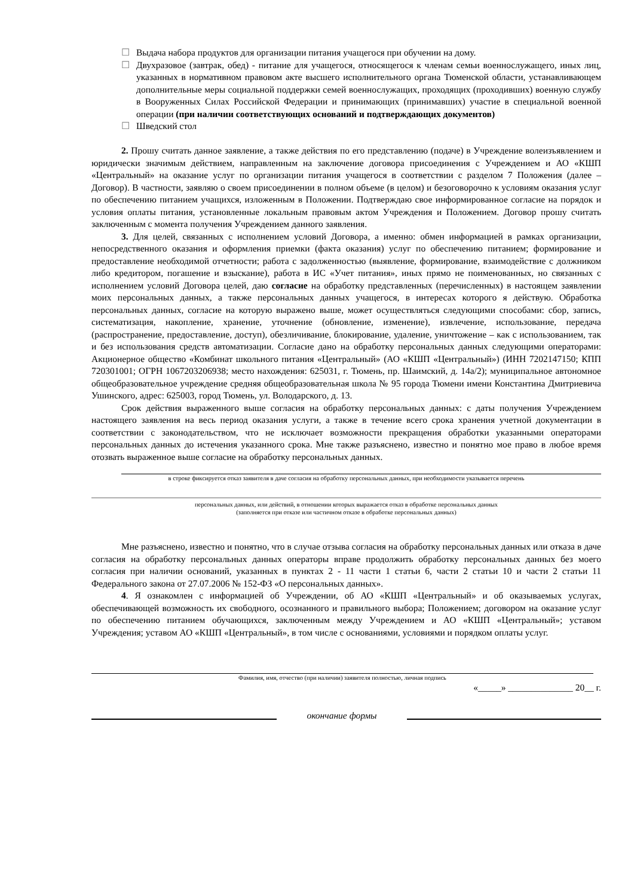☐ Выдача набора продуктов для организации питания учащегося при обучении на дому.
☐ Двухразовое (завтрак, обед) - питание для учащегося, относящегося к членам семьи военнослужащего, иных лиц, указанных в нормативном правовом акте высшего исполнительного органа Тюменской области, устанавливающем дополнительные меры социальной поддержки семей военнослужащих, проходящих (проходивших) военную службу в Вооруженных Силах Российской Федерации и принимающих (принимавших) участие в специальной военной операции (при наличии соответствующих оснований и подтверждающих документов)
☐ Шведский стол
2. Прошу считать данное заявление, а также действия по его представлению (подаче) в Учреждение волеизъявлением и юридически значимым действием, направленным на заключение договора присоединения с Учреждением и АО «КШП «Центральный» на оказание услуг по организации питания учащегося в соответствии с разделом 7 Положения (далее – Договор). В частности, заявляю о своем присоединении в полном объеме (в целом) и безоговорочно к условиям оказания услуг по обеспечению питанием учащихся, изложенным в Положении. Подтверждаю свое информированное согласие на порядок и условия оплаты питания, установленные локальным правовым актом Учреждения и Положением. Договор прошу считать заключенным с момента получения Учреждением данного заявления.
3. Для целей, связанных с исполнением условий Договора, а именно: обмен информацией в рамках организации, непосредственного оказания и оформления приемки (факта оказания) услуг по обеспечению питанием; формирование и предоставление необходимой отчетности; работа с задолженностью (выявление, формирование, взаимодействие с должником либо кредитором, погашение и взыскание), работа в ИС «Учет питания», иных прямо не поименованных, но связанных с исполнением условий Договора целей, даю согласие на обработку представленных (перечисленных) в настоящем заявлении моих персональных данных, а также персональных данных учащегося, в интересах которого я действую. Обработка персональных данных, согласие на которую выражено выше, может осуществляться следующими способами: сбор, запись, систематизация, накопление, хранение, уточнение (обновление, изменение), извлечение, использование, передача (распространение, предоставление, доступ), обезличивание, блокирование, удаление, уничтожение – как с использованием, так и без использования средств автоматизации. Согласие дано на обработку персональных данных следующими операторами: Акционерное общество «Комбинат школьного питания «Центральный» (АО «КШП «Центральный») (ИНН 7202147150; КПП 720301001; ОГРН 1067203206938; место нахождения: 625031, г. Тюмень, пр. Шаимский, д. 14а/2); муниципальное автономное общеобразовательное учреждение средняя общеобразовательная школа № 95 города Тюмени имени Константина Дмитриевича Ушинского, адрес: 625003, город Тюмень, ул. Володарского, д. 13.
Срок действия выраженного выше согласия на обработку персональных данных: с даты получения Учреждением настоящего заявления на весь период оказания услуги, а также в течение всего срока хранения учетной документации в соответствии с законодательством, что не исключает возможности прекращения обработки указанными операторами персональных данных до истечения указанного срока. Мне также разъяснено, известно и понятно мое право в любое время отозвать выраженное выше согласие на обработку персональных данных.
в строке фиксируется отказ заявителя в даче согласия на обработку персональных данных, при необходимости указывается перечень
персональных данных, или действий, в отношении которых выражается отказ в обработке персональных данных
(заполняется при отказе или частичном отказе в обработке персональных данных)
Мне разъяснено, известно и понятно, что в случае отзыва согласия на обработку персональных данных или отказа в даче согласия на обработку персональных данных операторы вправе продолжить обработку персональных данных без моего согласия при наличии оснований, указанных в пунктах 2 - 11 части 1 статьи 6, части 2 статьи 10 и части 2 статьи 11 Федерального закона от 27.07.2006 № 152-ФЗ «О персональных данных».
4. Я ознакомлен с информацией об Учреждении, об АО «КШП «Центральный» и об оказываемых услугах, обеспечивающей возможность их свободного, осознанного и правильного выбора; Положением; договором на оказание услуг по обеспечению питанием обучающихся, заключенным между Учреждением и АО «КШП «Центральный»; уставом Учреждения; уставом АО «КШП «Центральный», в том числе с основаниями, условиями и порядком оплаты услуг.
Фамилия, имя, отчество (при наличии) заявителя полностью, личная подпись
«_____» ______________ 20__ г.
окончание формы